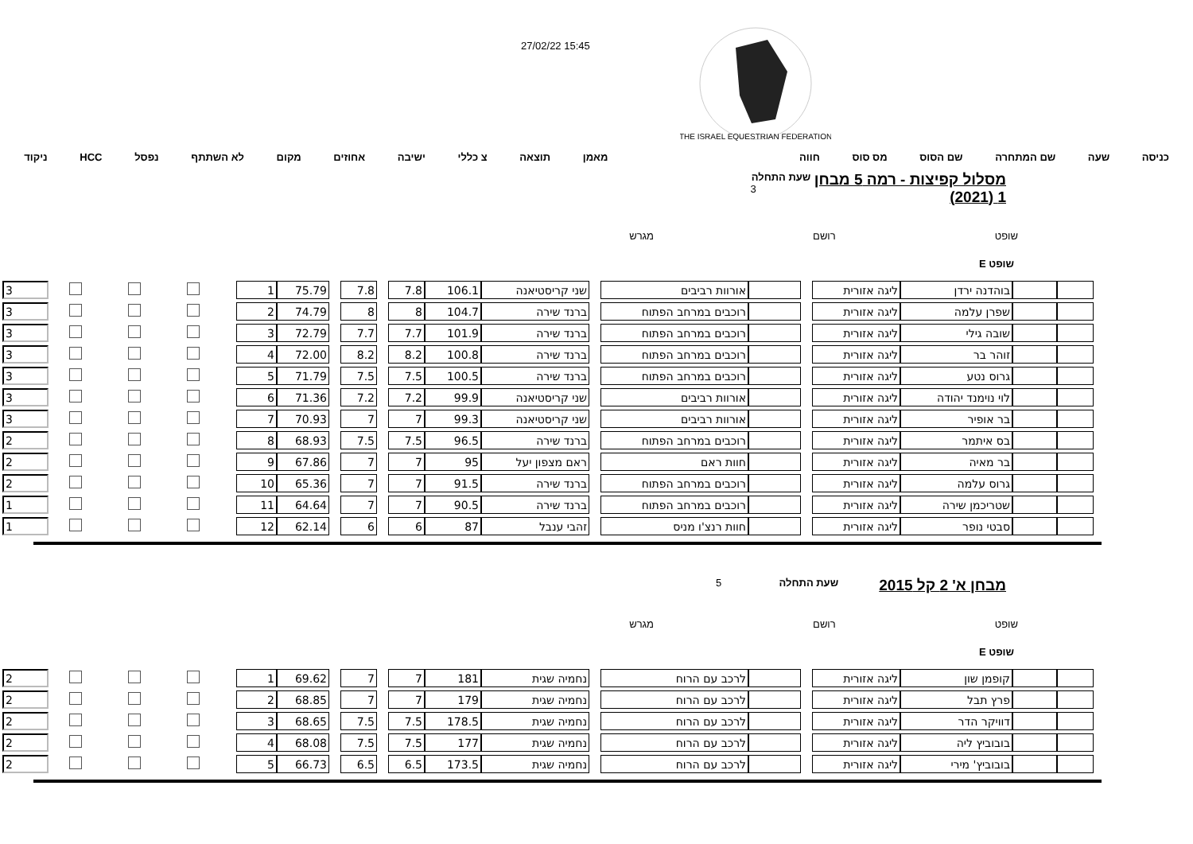27/02/22 15:45
THE ISRAEL EQUESTRIAN FEDERATION
כניסה שעה שם המתחרה שם הסוס מס סוס חווה מאמן תוצאה צ כללי ישיבה אחוזים מקום לא השתתף נפסל HCC ניקוד
מסלול קפיצות - רמה 5 מבחן 1 (2021)
שעת התחלה 3
שופט רושם מגרש
שופט E
| | | בוהדנה ירדן | ליגה אזורית | | | אורוות רביבים | | שני קריסטיאנה | 106.1 | 7.8 | | 7.8 | | 75.79 | 1 | | | | | 3 |
| | | שפרן עלמה | ליגה אזורית | | | רוכבים במרחב הפתוח | | ברנד שירה | 104.7 | 8 | | 8 | | 74.79 | 2 | | | | | 3 |
| | | שובה גילי | ליגה אזורית | | | רוכבים במרחב הפתוח | | ברנד שירה | 101.9 | 7.7 | | 7.7 | | 72.79 | 3 | | | | | 3 |
| | | זוהר בר | ליגה אזורית | | | רוכבים במרחב הפתוח | | ברנד שירה | 100.8 | 8.2 | | 8.2 | | 72.00 | 4 | | | | | 3 |
| | | גרוס נטע | ליגה אזורית | | | רוכבים במרחב הפתוח | | ברנד שירה | 100.5 | 7.5 | | 7.5 | | 71.79 | 5 | | | | | 3 |
| | | לוי נוימנד יהודה | ליגה אזורית | | | אורוות רביבים | | שני קריסטיאנה | 99.9 | 7.2 | | 7.2 | | 71.36 | 6 | | | | | 3 |
| | | בר אופיר | ליגה אזורית | | | אורוות רביבים | | שני קריסטיאנה | 99.3 | 7 | | 7 | | 70.93 | 7 | | | | | 3 |
| | | בס איתמר | ליגה אזורית | | | רוכבים במרחב הפתוח | | ברנד שירה | 96.5 | 7.5 | | 7.5 | | 68.93 | 8 | | | | | 2 |
| | | בר מאיה | ליגה אזורית | | | חוות ראם | | ראם מצפון יעל | 95 | 7 | | 7 | | 67.86 | 9 | | | | | 2 |
| | | גרוס עלמה | ליגה אזורית | | | רוכבים במרחב הפתוח | | ברנד שירה | 91.5 | 7 | | 7 | | 65.36 | 10 | | | | | 2 |
| | | שטריכמן שירה | ליגה אזורית | | | רוכבים במרחב הפתוח | | ברנד שירה | 90.5 | 7 | | 7 | | 64.64 | 11 | | | | | 1 |
| | | סבטי נופר | ליגה אזורית | | | חוות רנצ'ו מניס | | זהבי ענבל | 87 | 6 | | 6 | | 62.14 | 12 | | | | | 1 |
מבחן א' 2 קל 2015
שעת התחלה 5
שופט רושם מגרש
שופט E
| | | קופמן שון | ליגה אזורית | | | לרכב עם הרוח | | נחמיה שגית | 181 | 7 | | 7 | | 69.62 | 1 | | | | | 2 |
| | | פרץ תבל | ליגה אזורית | | | לרכב עם הרוח | | נחמיה שגית | 179 | 7 | | 7 | | 68.85 | 2 | | | | | 2 |
| | | דוויקר הדר | ליגה אזורית | | | לרכב עם הרוח | | נחמיה שגית | 178.5 | 7.5 | | 7.5 | | 68.65 | 3 | | | | | 2 |
| | | בובוביץ ליה | ליגה אזורית | | | לרכב עם הרוח | | נחמיה שגית | 177 | 7.5 | | 7.5 | | 68.08 | 4 | | | | | 2 |
| | | בובוביץ' מירי | ליגה אזורית | | | לרכב עם הרוח | | נחמיה שגית | 173.5 | 6.5 | | 6.5 | | 66.73 | 5 | | | | | 2 |